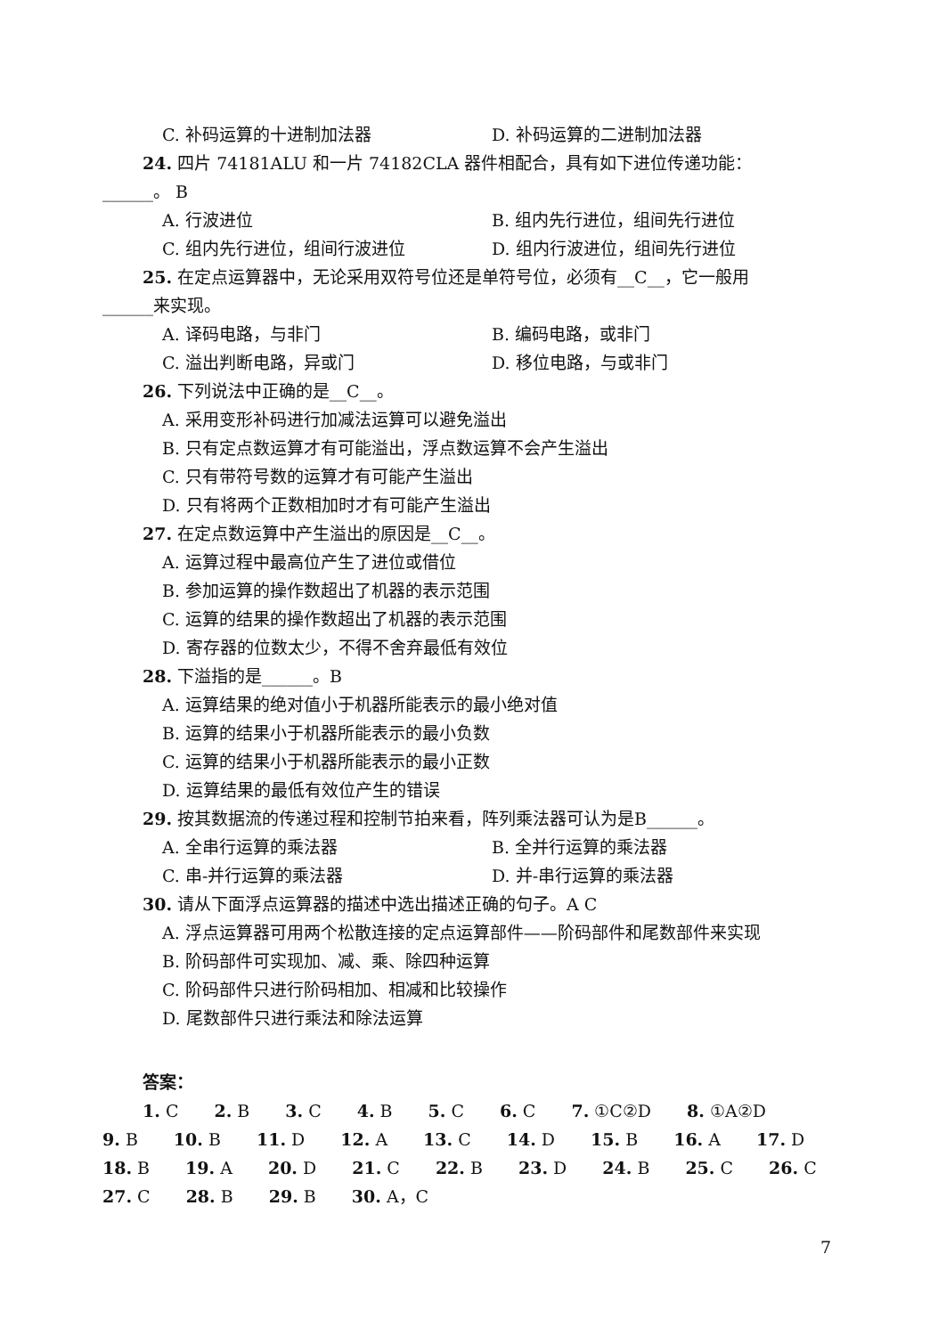C. 补码运算的十进制加法器 D. 补码运算的二进制加法器
24. 四片 74181ALU 和一片 74182CLA 器件相配合，具有如下进位传递功能：
______。 B
A. 行波进位 B. 组内先行进位，组间先行进位
C. 组内先行进位，组间行波进位 D. 组内行波进位，组间先行进位
25. 在定点运算器中，无论采用双符号位还是单符号位，必须有__C__，它一般用
______来实现。
A. 译码电路，与非门 B. 编码电路，或非门
C. 溢出判断电路，异或门 D. 移位电路，与或非门
26. 下列说法中正确的是__C__。
A. 采用变形补码进行加减法运算可以避免溢出
B. 只有定点数运算才有可能溢出，浮点数运算不会产生溢出
C. 只有带符号数的运算才有可能产生溢出
D. 只有将两个正数相加时才有可能产生溢出
27. 在定点数运算中产生溢出的原因是__C__。
A. 运算过程中最高位产生了进位或借位
B. 参加运算的操作数超出了机器的表示范围
C. 运算的结果的操作数超出了机器的表示范围
D. 寄存器的位数太少，不得不舍弃最低有效位
28. 下溢指的是______。B
A. 运算结果的绝对值小于机器所能表示的最小绝对值
B. 运算的结果小于机器所能表示的最小负数
C. 运算的结果小于机器所能表示的最小正数
D. 运算结果的最低有效位产生的错误
29. 按其数据流的传递过程和控制节拍来看，阵列乘法器可认为是B______。
A. 全串行运算的乘法器 B. 全并行运算的乘法器
C. 串-并行运算的乘法器 D. 并-串行运算的乘法器
30. 请从下面浮点运算器的描述中选出描述正确的句子。A C
A. 浮点运算器可用两个松散连接的定点运算部件——阶码部件和尾数部件来实现
B. 阶码部件可实现加、减、乘、除四种运算
C. 阶码部件只进行阶码相加、相减和比较操作
D. 尾数部件只进行乘法和除法运算
答案：
1. C 2. B 3. C 4. B 5. C 6. C 7. ①C②D 8. ①A②D
9. B 10. B 11. D 12. A 13. C 14. D 15. B 16. A 17. D
18. B 19. A 20. D 21. C 22. B 23. D 24. B 25. C 26. C
27. C 28. B 29. B 30. A，C
7